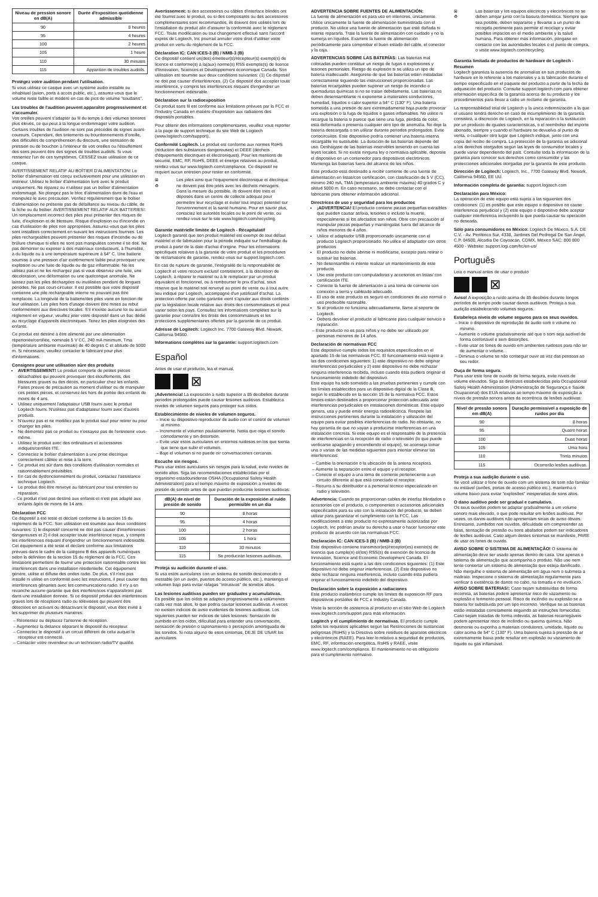| Niveau de pression sonore en dB(A) | Durée d'exposition quotidienne admissible |
| --- | --- |
| 90 | 8 heures |
| 95 | 4 heures |
| 100 | 2 heures |
| 105 | 1 heure |
| 110 | 30 minutes |
| 115 | Apparition de troubles auditifs. |
Protégez votre audition pendant l'utilisation.
Si vous utilisez ce casque avec un système audio instable ou inhabituel (avion, ports à accès public, etc.), assurez-vous que le volume reste faible et modéré en cas de pics de volume "soudains".
Les troubles de l'audition peuvent apparaître progressivement et s'accumuler.
Vos oreilles peuvent s'adapter au fil du temps à des volumes sonores plus élevés, ce qui peut à la longue endommager votre audition. Certains troubles de l'audition ne sont pas précédés de signes avant-coureurs. Cependant, des tintements ou bourdonnements d'oreille, des difficultés de compréhension du discours, une sensation de pression ou de bouchon à l'intérieur de vos oreilles ou l'étouffement des sons peuvent être des signes de troubles auditifs. Si vous ressentez l'un de ces symptômes, CESSEZ toute utilisation de ce casque.
AVERTISSEMENT RELATIF AU BOÎTIER D'ALIMENTATION! Le boîtier d'alimentation est conçu exclusivement pour une utilisation en intérieur. Utilisez le boîtier d'alimentation livré avec le produit uniquement. Ne réparez ou n'utilisez pas un boîtier d'alimentation endommagé. Ne plongez pas le bloc d'alimentation dans de l'eau et manipulez-le avec précaution. Vérifiez régulièrement que le boîtier d'alimentation ne présente pas de défaillance au niveau du câble, de la fiche ou du boîtier. AVERTISSEMENT RELATIF AUX BATTERIES!: Un remplacement incorrect des piles peut présenter des risques de fuite, d'explosion et de blessure. Risque d'explosion ou d'incendie en cas d'utilisation de piles non appropriées. Assurez-vous que les piles sont installées correctement en suivant les instructions fournies. Les piles rechargeables peuvent présenter des risques d'incendie ou de brûlure chimique si elles ne sont pas manipulées comme il se doit. Ne pas démonter ou exposer à des matériaux conducteurs, à l'humidité, à du liquide ou à une température supérieure à 54° C. Une batterie soumise à une pression d'air extrêmement faible peut provoquer une explosion ou une fuite de liquide ou de gaz inflammable. Ne les utilisez pas et ne les rechargez pas si vous observez une fuite, une décoloration, une déformation ou une quelconque anomalie. Ne laissez pas les piles déchargées ou inutilisées pendant de longues périodes. Ne pas court-circuiter. Il est possible que votre dispositif contienne une pile rechargeable interne ne pouvant pas être remplacée. La longévité de la batterie/des piles varie en fonction de leur utilisation. Les piles hors d'usage doivent être mises au rebut conformément aux directives locales. S'il n'existe aucune loi ou aucun règlement en vigueur, veuillez jeter votre dispositif dans un bac dédié au recyclage d'appareils électroniques. Tenez les piles éloignées des enfants.
Ce produit est destiné à être alimenté par une alimentation répertoriée/certifiée, nominale 5 V CC, 240 mA minimum, Tma (température ambiante maximale) de 40 degrés C et altitude de 5000 m. Si nécessaire, veuillez contacter le fabricant pour plus d'informations.
Consignes pour une utilisation sûre des produits
AVERTISSEMENT! Le produit comporte de petites pièces détachables qui peuvent provoquer des étouffements, des blessures graves ou des décès, en particulier chez les enfants. Faites preuve de précaution au moment d'utiliser ou de manipuler ces petites pièces, et conservez-les hors de portée des enfants de moins de 4 ans.
Utilisez uniquement l'adaptateur USB fourni avec le produit Logitech fourni. N'utilisez pas d'adaptateur fourni avec d'autres produits.
N'ouvrez pas et ne modifiez pas le produit sauf pour retirer ou pour changer les piles.
Ne démontez pas ce produit ou n'essayez pas de l'entretenir vous-même.
Utilisez le produit avec des ordinateurs et accessoires indiqués/certifiés ITE.
Connectez le boîtier d'alimentation à une prise électrique correctement câblée et mise à la terre.
Ce produit est sûr dans des conditions d'utilisation normales et raisonnablement prévisibles.
En cas de dysfonctionnement du produit, contactez l'assistance technique Logitech.
Le produit doit être renvoyé au fabricant pour tout entretien ou réparation.
– Ce produit n'est pas destiné aux enfants et n'est pas adapté aux enfants âgés de moins de 14 ans.
Déclaration FCC
Ce dispositif a été testé et déclaré conforme à la section 15 du règlement de la FCC. Son utilisation est soumise aux deux conditions suivantes: 1) le dispositif concerné ne doit pas causer d'interférences dangereuses et 2) il doit accepter toute interférence reçue, y compris les interférences risquant d'engendrer un fonctionnement indésirable.
Cet équipement a été testé et déclaré conforme aux limitations prévues dans le cadre de la catégorie B des appareils numériques selon la définition de la section 15 du règlement de la FCC. Ces limitations permettent de fournir une protection raisonnable contre les interférences dans une installation résidentielle. Cet équipement génère, utilise et diffuse des ondes radio. De plus, s'il n'est pas installé ni utilisé en conformité avec les instructions, il peut causer des interférences gênantes avec les communications radio. Il n'y a en revanche aucune garantie que des interférences n'apparaîtront pas dans une installation donnée. Si ce dispositif produit des interférences graves lors de réceptions radio ou télévisées qui peuvent être détectées en activant ou désactivant le dispositif, vous êtes invité à les supprimer de plusieurs manières:
– Réorientez ou déplacez l'antenne de réception.
– Augmentez la distance séparant le dispositif du récepteur.
– Connectez le dispositif à un circuit différent de celui auquel le récepteur est connecté.
– Contacter votre revendeur ou un technicien radio/TV qualifié.
Avertissement: si des accessoires ou câbles d'interface blindés ont été fournis avec le produit, ou si des composants ou des accessoires complémentaires sont recommandés, ils doivent être utilisés lors de l'installation du produit afin d'assurer la conformité avec le règlement FCC. Toute modification ou tout changement effectué sans l'accord exprès de Logitech, Inc pourrait annuler votre droit d'utiliser votre produit en vertu du règlement de la FCC.
Déclaration IC: CAN ICES-3 (B) / NMB-3 (B)
Ce dispositif contient un(des) émetteur(s)/récepteur(s) exempt(s) de licence et conforme(s) à la(aux) norme(s) RSS exempte(s) de licence d'Innovation, Sciences et Développement économique Canada. Son utilisation est soumise aux deux conditions suivantes: (1) Ce dispositif ne doit pas causer d'interférences. (2) Ce dispositif doit accepter toute interférence, y compris les interférences risquant d'engendrer un fonctionnement indésirable.
Déclaration sur la radioexposition
Ce produit sans fil est conforme aux limitations prévues par la FCC et l'Industry Canada en matière d'exposition aux radiations des dispositifs portables.
Pour obtenir des informations complémentaires, veuillez vous reporter à la page de support technique du site Web de Logitech (www.logitech.com/support).
Conformité Logitech. Le produit est conforme aux normes RoHS (réduction des substances dangereuses) et DEEE (déchets d'équipements électriques et électroniques). Pour les mentions de sécurité, EMC, RF, RoHS, DEEE et énergie relatives au produit, rendez-vous sur www.logitech.com/compliance. Ce dispositif ne requiert aucun entretien pour rester en conformité.
⊠
♻
Les piles ainsi que l'équipement électronique et électrique ne doivent pas être jetés avec les déchets ménagers. Dans la mesure du possible, ils doivent être triés et déposés dans un centre de collecte adéquat pour permettre leur recyclage et éviter tout impact potentiel sur l'environnement et la santé humaine. Pour en savoir plus, contactez les autorités locales ou le point de vente, ou rendez-vous sur le site www.logitech.com/recycling.
Garantie matérielle limitée de Logitech - Récapitulatif
Logitech garantit que son produit matériel est exempt de tout défaut matériel et de fabrication pour la période indiquée sur l'emballage du produit à partir de la date d'achat d'origine. Pour les informations spécifiques relatives à la garantie de votre produit et les procédures de réclamations de garantie, rendez-vous sur support.logitech.com.
En cas de rupture de garantie, l'intégralité de la responsabilité de Logitech et votre recours exclusif consisteront, à la discrétion de Logitech, à réparer le matériel ou à le remplacer par un produit équivalent et fonctionnel, ou à rembourser le prix d'achat, sous réserve que le matériel soit renvoyé au point de vente ou à tout autre lieu indiqué par Logitech, accompagné d'un justificatif d'achat. La protection offerte par cette garantie vient s'ajouter aux droits conférés par la législation locale relative aux droits des consommateurs et peut varier selon les pays. Consultez les informations complètes sur la garantie pour connaître les droits des consommateurs et les protections supplémentaires offertes par la garantie de ce produit.
Adresse de Logitech: Logitech Inc. 7700 Gateway Blvd. Newark, California 94560.
Informations complètes sur la garantie: support.logitech.com
Español
Antes de usar el producto, lea el manual.
⊠
¡Advertencia! La exposición a ruido superior a 85 decibelios durante periodos prolongados puede causar lesiones auditivas. Establezca niveles de volumen seguros para proteger sus oídos.
Establecimiento de niveles de volumen seguros.
– Inicie su dispositivo reproductor de audio con el control de volumen al mínimo.
– Incremente el volumen paulatinamente, hasta que oiga el sonido cómodamente y sin distorsión.
– Evite usar estos auriculares en entornos ruidosos en los que sienta que tiene que subir el volumen.
– Baje el volumen si no puede oír conversaciones cercanas.
Escuche sin riesgos.
Para usar estos auriculares sin riesgos para la salud, evite niveles de sonido altos. Siga las recomendaciones establecidas por el organismo estadounidense OSHA (Occupational Safety Health Administration) para el tiempo máximo de exposición a niveles de presión de sonido antes de que puedan producirse lesiones auditivas:
| dB(A) de nivel de presión de sonido | Duración de la exposición al ruido permisible en un día |
| --- | --- |
| 90 | 8 horas |
| 95 | 4 horas |
| 100 | 2 horas |
| 105 | 1 hora |
| 110 | 30 minutos |
| 115 | Se producirán lesiones auditivas. |
Proteja su audición durante el uso.
Si usa estos auriculares con un sistema de sonido desconocido o inestable (en un avión, puertos de acceso público, etc.), mantenga el volumen bajo para evitar ráfagas "intrusivas" de sonidos altos.
Las lesiones auditivas pueden ser graduales y acumulativas.
Es posible que los oídos se adapten progresivamente a volúmenes cada vez más altos, lo que podría causar lesiones auditivas. A veces no existen indicios de aviso evidentes de lesiones auditivas. Los siguientes pueden ser indicios de tales lesiones: Sensación de zumbido en los oídos, dificultad para entender una conversación, sensación de presión o taponamiento o percepción amortiguada de los sonidos. Si nota alguno de esos síntomas, DEJE DE USAR los auriculares.
ADVERTENCIA SOBRE FUENTES DE ALIMENTACIÓN:
La fuente de alimentación es para uso en interiores, únicamente. Utilice únicamente la fuente de alimentación suministrada con el producto. No utilice una fuente de alimentación que esté dañada ni intente repararla. Trate la fuente de alimentación con cuidado y no la sumerja en líquidos. Examine la fuente de alimentación periódicamente para comprobar el buen estado del cable, el conector y la caja.
ADVERTENCIAS SOBRE LAS BATERÍAS: Las baterías mal colocadas pueden constituir un riesgo de fugas o explosiones y lesiones personales. Riesgo de explosión si se utiliza un tipo de batería inadecuado. Asegúrese de que las baterías estén instaladas correctamente siguiendo las instrucciones proporcionadas. Las baterías recargables pueden suponer un riesgo de incendio o quemaduras químicas si no se tratan debidamente. Las baterías no deben desensamblarse ni exponerse a materiales conductores, humedad, líquidos o calor superior a 54° C (130° F). Una batería sometida a una presión de aire extremadamente baja puede provocar una explosión o la fuga de líquidos o gases inflamables. No utilice ni recargue la batería si parece que tiene una fuga, pérdida de color, está deformada o presenta cualquier otro tipo de anomalía. No deje la batería descargada o sin utilizar durante periodos prolongados. Evite cortocircuitos. Este dispositivo podría contener una batería interna recargable no sustituible. La duración de las baterías depende del uso. Deshágase de las baterías inservibles teniendo en cuenta las leyes locales. Si no existe ninguna ley o normativa aplicable, deposite el dispositivo en un contenedor para dispositivos electrónicos. Mantenga las baterías fuera del alcance de los niños.
Este producto está destinado a recibir corriente de una fuente de alimentación en listas/con certificación, con clasificación de 5 V (CC), mínimo 240 mA, TMA (temperatura ambiente máxima) 40 grados C y altitud 5000 m. En caso necesario, se debe contactar con el fabricante para obtener información adicional.
Directrices de uso y seguridad para los productos
¡ADVERTENCIA! El producto contiene piezas pequeñas extraíbles que pueden causar asfixia, lesiones e incluso la muerte, especialmente si los afectados son niños. Obre con precaución al manipular piezas pequeñas y manténgalas fuera del alcance de niños menores de 4 años.
Utilice el adaptador USB proporcionado únicamente con el producto Logitech proporcionado. No utilice el adaptador con otros productos
El producto no debe abrirse ni modificarse, excepto para retirar o sustituir las baterías.
No desensamble ni intente realizar un mantenimiento de este producto.
Use este producto con computadoras y accesorios en listas/ con certificación ITE.
Conecte la fuente de alimentación a una toma de corriente con conexión a tierra y cableado adecuado.
El uso de este producto es seguro en condiciones de uso normal o uso predecible razonable.
Si el producto no funciona adecuadamente, llame al soporte de Logitech.
Deberá devolver el producto al fabricante para cualquier servicio o reparación.
– Este producto no es para niños y no debe ser utilizado por personas menores de 14 años.
Declaración de normativas FCC
Este dispositivo cumple todos los requisitos especificados en el apartado 15 de las normativas FCC. El funcionamiento está sujeto a las dos condiciones siguientes: 1) este dispositivo no debe originar interferencias perjudiciales y 2) este dispositivo no debe rechazar ninguna interferencia recibida, incluso cuando ésta pudiera originar el funcionamiento indebido del dispositivo.
Este equipo ha sido sometido a las pruebas pertinentes y cumple con los límites establecidos para un dispositivo digital de la Clase B, según lo establecido en la sección 15 de la normativa FCC. Estos límites están destinados a proporcionar protección adecuada ante interferencias perjudiciales en instalaciones domésticas. Este equipo genera, usa y puede emitir energía radioeléctrica. Respete las instrucciones pertinentes durante la instalación y utilización del equipo para evitar posibles interferencias de radio. No obstante, no hay garantía de que no vayan a producirse interferencias en una instalación concreta. Si este equipo es el responsable de la presencia de interferencias en la recepción de radio o televisión (lo que puede verificarse apagando y encendiendo el equipo), se aconseja tomar una o varias de las medidas siguientes para intentar eliminar las interferencias:
– Cambie la orientación o la ubicación de la antena receptora.
– Aumente la separación entre el equipo y el receptor.
– Conecte el equipo a una toma de corriente perteneciente a un circuito diferente al que está conectado el receptor.
– Recurra a su distribuidor o a personal técnico especializado en radio y televisión.
Advertencia: Cuando se proporcionan cables de interfaz blindados o accesorios con el producto, o componentes o accesorios adicionales especificados para su uso con la instalación del producto, se deben utilizar para garantizar el cumplimiento con la FCC. Las modificaciones a este producto no expresamente autorizadas por Logitech, Inc podrían anular su derecho a usar o hacer funcionar este producto de acuerdo con las normativas FCC.
Declaración IC: CAN ICES-3 (B) / NMB-3 (B)
Este dispositivo contiene transmisor(es)/receptor(es) exento(s) de licencia que cumple(n) el(los) RSS(s) de exención de licencia de Innovation, Science and Economic Development Canada. El funcionamiento está sujeto a las dos condiciones siguientes: (1) Este dispositivo no debe originar interferencias. (2) Este dispositivo no debe rechazar ninguna interferencia, incluso cuando ésta pudiera originar el funcionamiento indebido del dispositivo.
Declaración sobre la exposición a radiaciones
Este producto inalámbrico cumple los límites de exposición RF para dispositivos portátiles de FCC e Industry Canada.
Visite la sección de asistencia al producto en el sitio Web de Logitech www.logitech.com/support para más información.
Logitech y el cumplimiento de normativas. El producto cumple todos los requisitos aplicables según las Restricciones de sustancias peligrosas (RoHS) y la Directiva sobre residuos de aparatos eléctricos y electrónicos (RAEE). Para leer lo relativo a seguridad de productos, EMC, RF, información energética, RoHS y RAEE, visite www.logitech.com/compliance. El mantenimiento no es obligatorio para el cumplimiento normativo.
⊠
♻
Las baterías y los equipos eléctricos y electrónicos no se deben arrojar junto con la basura doméstica. Siempre que sea posible, deben separarse y llevarse a un punto de recogida pertinente para permitir el reciclaje y evitar posibles impactos en el medio ambiente y la salud humana. Para obtener más información, póngase en contacto con las autoridades locales o el punto de compra, o visite www.logitech.com/recycling.
Garantía limitada de productos de hardware de Logitech - Resumen
Logitech garantiza la ausencia de anomalías en sus productos de hardware en lo referente a los materiales y a la fabricación durante el tiempo especificado en el paquete del producto a partir de la fecha de adquisición del producto. Consulte support.logitech.com para obtener información específica de la garantía acerca de su producto y los procedimientos para llevar a cabo un reclamo de garantía.
La responsabilidad total de Logitech y la única indemnización a la que el usuario tendrá derecho en caso de incumplimiento de la garantía consistirá, a discreción de Logitech, en la reparación o la sustitución por un producto de iguales características, o el reembolso del importe abonado, siempre y cuando el hardware se devuelva al punto de venta, o cualquier otro lugar que Logitech indique, junto con una copia del recibo de compra. La protección de la garantía es adicional a los derechos otorgados según las leyes de consumidor locales y puede variar dependiendo del país. Consulte toda la información de la garantía para conocer sus derechos como consumidor y las protecciones adicionales otorgadas por la garantía de este producto.
Dirección de Logitech: Logitech, Inc., 7700 Gateway Blvd. Newark, California 94560, EE UU.
Información completa de garantía: support.logitech.com
Declaración para México:
La operación de este equipo está sujeta a las siguientes dos condiciones: (1) es posible que este equipo o dispositivo no cause interferencia perjudicial y (2) este equipo o dispositivo debe aceptar cualquier interferencia incluyendo la que pueda causar su operación no deseada.
Sólo para consumidores en México: Logitech De México, S.A. DE C.V. - Av. Periférico Sur, 4338, Jardines Del Pedregal De San Ángel, C.P. 04500, Alcadía De Coyoacán, CDMX, México SAC: 800 800 4500 - Website: support.logi.com/hc/en-us/
Português
Leia o manual antes de usar o produto
⊠
Aviso! A exposição a ruído acima de 85 decibéis durante longos períodos de tempo pode causar danos auditivos. Proteja a sua audição estabelecendo volumes seguros.
Estabeleça níveis de volume seguros para os seus ouvidos.
– Inicie o dispositivo de reprodução de áudio com o volume no mínimo.
– Aumente o volume gradativamente até que o som seja audível de forma confortável e sem distorções.
– Evite usar os fones de ouvido em ambientes ruidosos para não ter de aumentar o volume.
– Diminua o volume se não conseguir ouvir as voz das pessoas ao seu redor.
Ouça de forma segura.
Para usar este fone de ouvido de forma segura, evite níveis de volume elevados. Siga as diretrizes estabelecidas pela Occupational Safety Health Administration (Administração de Segurança e Saúde Ocupacional) dos EUA relativas ao tempo máximo de exposição a níveis de pressão sonora antes da ocorrência de lesões auditivas:
| Nível de pressão sonora em dB(A) | Duração permissível a exposição de ruídos por dia |
| --- | --- |
| 90 | 8 horas |
| 95 | Quatro horas |
| 100 | Duas horas |
| 105 | Uma hora |
| 110 | Trinta minutos |
| 115 | Ocorrerão lesões auditivas. |
Proteja a sua audição durante o uso.
Se você utilizar o fone de ouvido com um sistema de som não familiar ou instável (aviões, portas de acesso público etc.), mantenha o volume baixo para evitar "explosões" inesperadas de sons altos.
O dano auditivo pode ser gradual e cumulativo.
Os seus ouvidos podem se adaptar gradualmente a um volume sonoro mais elevado, o que pode resultar em lesões auditivas. Por vezes, os danos auditivos não apresentam sinais de aviso óbvios. Entretanto, zumbidos nos ouvidos, dificuldade em compreender as falas, sensação de pressão ou sons abafados podem ser indicadores de lesões auditivas. Caso algum destes sintomas se manifeste, PARE de usar os fones de ouvido.
AVISO SOBRE O SISTEMA DE ALIMENTAÇÃO! O sistema de alimentação deve ser usado apenas dentro de casa. Use apenas o sistema de alimentação que acompanha o produto. Não use nem tente consertar um sistema de alimentação que esteja danificado. Não mergulhe o sistema de alimentação em água nem o submeta a maltrato. Inspecione o sistema de alimentação regularmente para verificar a existência de danos no cabo, na tomada e no invólucro.
AVISO SOBRE BATERIAS!: Caso sejam substituídas de forma incorreta, as baterias podem apresentar risco de vazamento ou explosão e ferimento pessoal. Risco de incêndio ou explosão se a bateria for substituída por um tipo incorreto. Verifique se as baterias estão instaladas corretamente seguindo as instruções fornecidas. Caso sejam tratadas de forma indevida, as baterias recarregáveis podem apresentar risco de incêndio ou queima química. Não desmonte ou exponha a materiais condutores, umidade, líquido ou calor acima de 54° C (130° F). Uma bateria sujeita à pressão de ar extremamente baixa pode resultar em explosão ou vazamento de líquido ou gás inflamável.